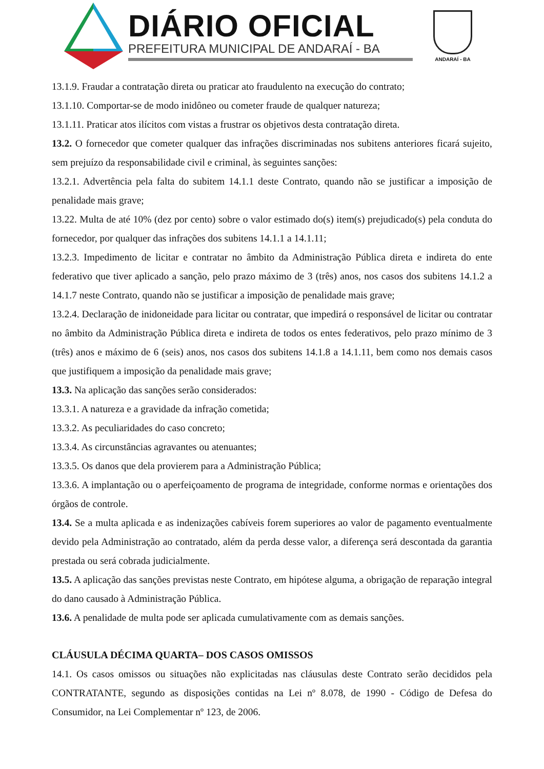DIÁRIO OFICIAL
PREFEITURA MUNICIPAL DE ANDARAÍ - BA
ANDARAÍ - BA
13.1.9. Fraudar a contratação direta ou praticar ato fraudulento na execução do contrato;
13.1.10. Comportar-se de modo inidôneo ou cometer fraude de qualquer natureza;
13.1.11. Praticar atos ilícitos com vistas a frustrar os objetivos desta contratação direta.
13.2. O fornecedor que cometer qualquer das infrações discriminadas nos subitens anteriores ficará sujeito, sem prejuízo da responsabilidade civil e criminal, às seguintes sanções:
13.2.1. Advertência pela falta do subitem 14.1.1 deste Contrato, quando não se justificar a imposição de penalidade mais grave;
13.22. Multa de até 10% (dez por cento) sobre o valor estimado do(s) item(s) prejudicado(s) pela conduta do fornecedor, por qualquer das infrações dos subitens 14.1.1 a 14.1.11;
13.2.3. Impedimento de licitar e contratar no âmbito da Administração Pública direta e indireta do ente federativo que tiver aplicado a sanção, pelo prazo máximo de 3 (três) anos, nos casos dos subitens 14.1.2 a 14.1.7 neste Contrato, quando não se justificar a imposição de penalidade mais grave;
13.2.4. Declaração de inidoneidade para licitar ou contratar, que impedirá o responsável de licitar ou contratar no âmbito da Administração Pública direta e indireta de todos os entes federativos, pelo prazo mínimo de 3 (três) anos e máximo de 6 (seis) anos, nos casos dos subitens 14.1.8 a 14.1.11, bem como nos demais casos que justifiquem a imposição da penalidade mais grave;
13.3. Na aplicação das sanções serão considerados:
13.3.1. A natureza e a gravidade da infração cometida;
13.3.2. As peculiaridades do caso concreto;
13.3.4. As circunstâncias agravantes ou atenuantes;
13.3.5. Os danos que dela provierem para a Administração Pública;
13.3.6. A implantação ou o aperfeiçoamento de programa de integridade, conforme normas e orientações dos órgãos de controle.
13.4. Se a multa aplicada e as indenizações cabíveis forem superiores ao valor de pagamento eventualmente devido pela Administração ao contratado, além da perda desse valor, a diferença será descontada da garantia prestada ou será cobrada judicialmente.
13.5. A aplicação das sanções previstas neste Contrato, em hipótese alguma, a obrigação de reparação integral do dano causado à Administração Pública.
13.6. A penalidade de multa pode ser aplicada cumulativamente com as demais sanções.
CLÁUSULA DÉCIMA QUARTA– DOS CASOS OMISSOS
14.1. Os casos omissos ou situações não explicitadas nas cláusulas deste Contrato serão decididos pela CONTRATANTE, segundo as disposições contidas na Lei nº 8.078, de 1990 - Código de Defesa do Consumidor, na Lei Complementar nº 123, de 2006.